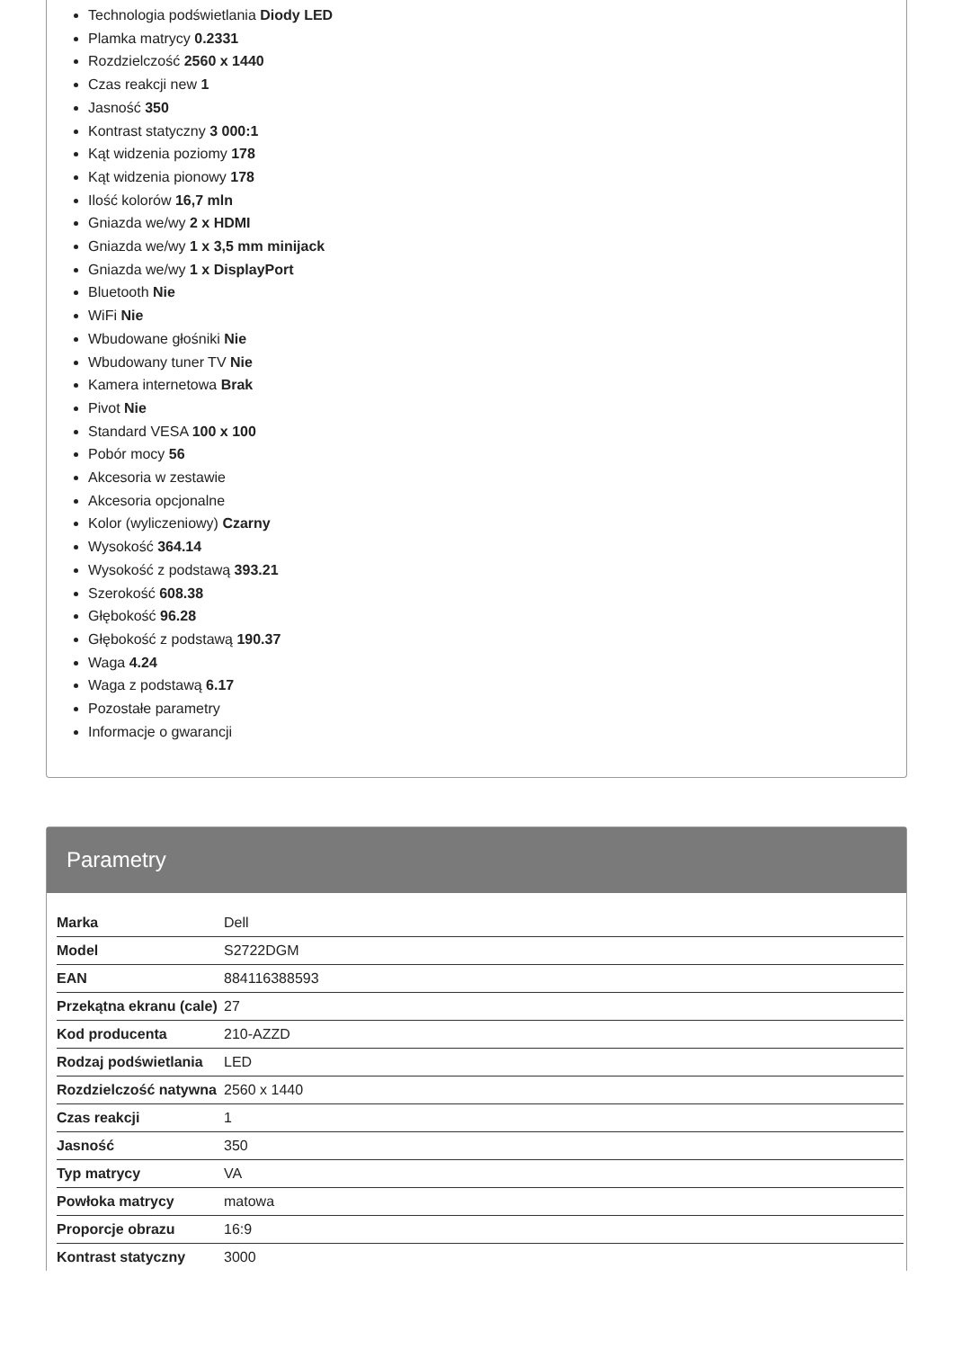Technologia podświetlania Diody LED
Plamka matrycy 0.2331
Rozdzielczość 2560 x 1440
Czas reakcji new 1
Jasność 350
Kontrast statyczny 3 000:1
Kąt widzenia poziomy 178
Kąt widzenia pionowy 178
Ilość kolorów 16,7 mln
Gniazda we/wy 2 x HDMI
Gniazda we/wy 1 x 3,5 mm minijack
Gniazda we/wy 1 x DisplayPort
Bluetooth Nie
WiFi Nie
Wbudowane głośniki Nie
Wbudowany tuner TV Nie
Kamera internetowa Brak
Pivot Nie
Standard VESA 100 x 100
Pobór mocy 56
Akcesoria w zestawie
Akcesoria opcjonalne
Kolor (wyliczeniowy) Czarny
Wysokość 364.14
Wysokość z podstawą 393.21
Szerokość 608.38
Głębokość 96.28
Głębokość z podstawą 190.37
Waga 4.24
Waga z podstawą 6.17
Pozostałe parametry
Informacje o gwarancji
Parametry
| Marka | Dell |
| Model | S2722DGM |
| EAN | 884116388593 |
| Przekątna ekranu (cale) | 27 |
| Kod producenta | 210-AZZD |
| Rodzaj podświetlania | LED |
| Rozdzielczość natywna | 2560 x 1440 |
| Czas reakcji | 1 |
| Jasność | 350 |
| Typ matrycy | VA |
| Powłoka matrycy | matowa |
| Proporcje obrazu | 16:9 |
| Kontrast statyczny | 3000 |